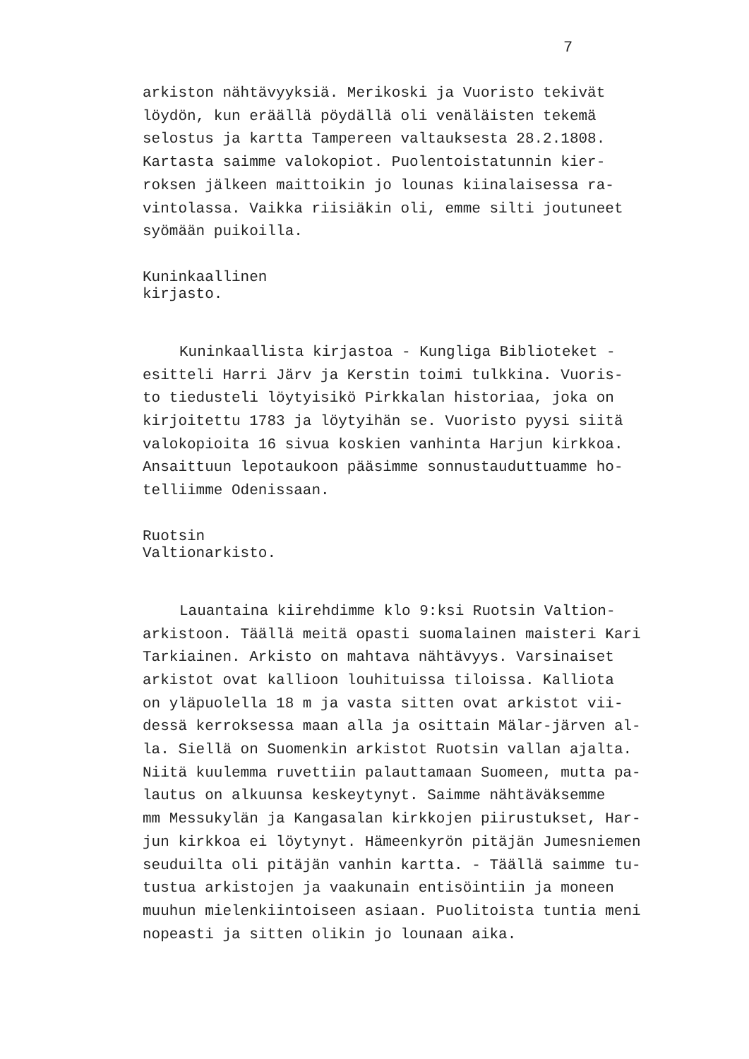7
arkiston nähtävyyksiä. Merikoski ja Vuoristo tekivät
löydön, kun eräällä pöydällä oli venäläisten tekemä
selostus ja kartta Tampereen valtauksesta 28.2.1808.
Kartasta saimme valokopiot. Puolentoistatunnin kier-
roksen jälkeen maittoikin jo lounas kiinalaisessa ra-
vintolassa. Vaikka riisiäkin oli, emme silti joutuneet
syömään puikoilla.
Kuninkaallinen
kirjasto.
Kuninkaallista kirjastoa - Kungliga Biblioteket -
esitteli Harri Järv ja Kerstin toimi tulkkina. Vuoris-
to tiedusteli löytyisikö Pirkkalan historiaa, joka on
kirjoitettu 1783 ja löytyihän se. Vuoristo pyysi siitä
valokopioita 16 sivua koskien vanhinta Harjun kirkkoa.
Ansaittuun lepotaukoon pääsimme sonnustauduttuamme ho-
telliimme Odenissaan.
Ruotsin
Valtionarkisto.
Lauantaina kiirehdimme klo 9:ksi Ruotsin Valtion-
arkistoon. Täällä meitä opasti suomalainen maisteri Kari
Tarkiainen. Arkisto on mahtava nähtävyys. Varsinaiset
arkistot ovat kallioon louhituissa tiloissa. Kalliota
on yläpuolella 18 m ja vasta sitten ovat arkistot vii-
dessä kerroksessa maan alla ja osittain Mälar-järven al-
la. Siellä on Suomenkin arkistot Ruotsin vallan ajalta.
Niitä kuulemma ruvettiin palauttamaan Suomeen, mutta pa-
lautus on alkuunsa keskeytynyt. Saimme nähtäväksemme
mm Messukylän ja Kangasalan kirkkojen piirustukset, Har-
jun kirkkoa ei löytynyt. Hämeenkyrön pitäjän Jumesniemen
seuduilta oli pitäjän vanhin kartta. - Täällä saimme tu-
tustua arkistojen ja vaakunain entisöintiin ja moneen
muuhun mielenkiintoiseen asiaan. Puolitoista tuntia meni
nopeasti ja sitten olikin jo lounaan aika.